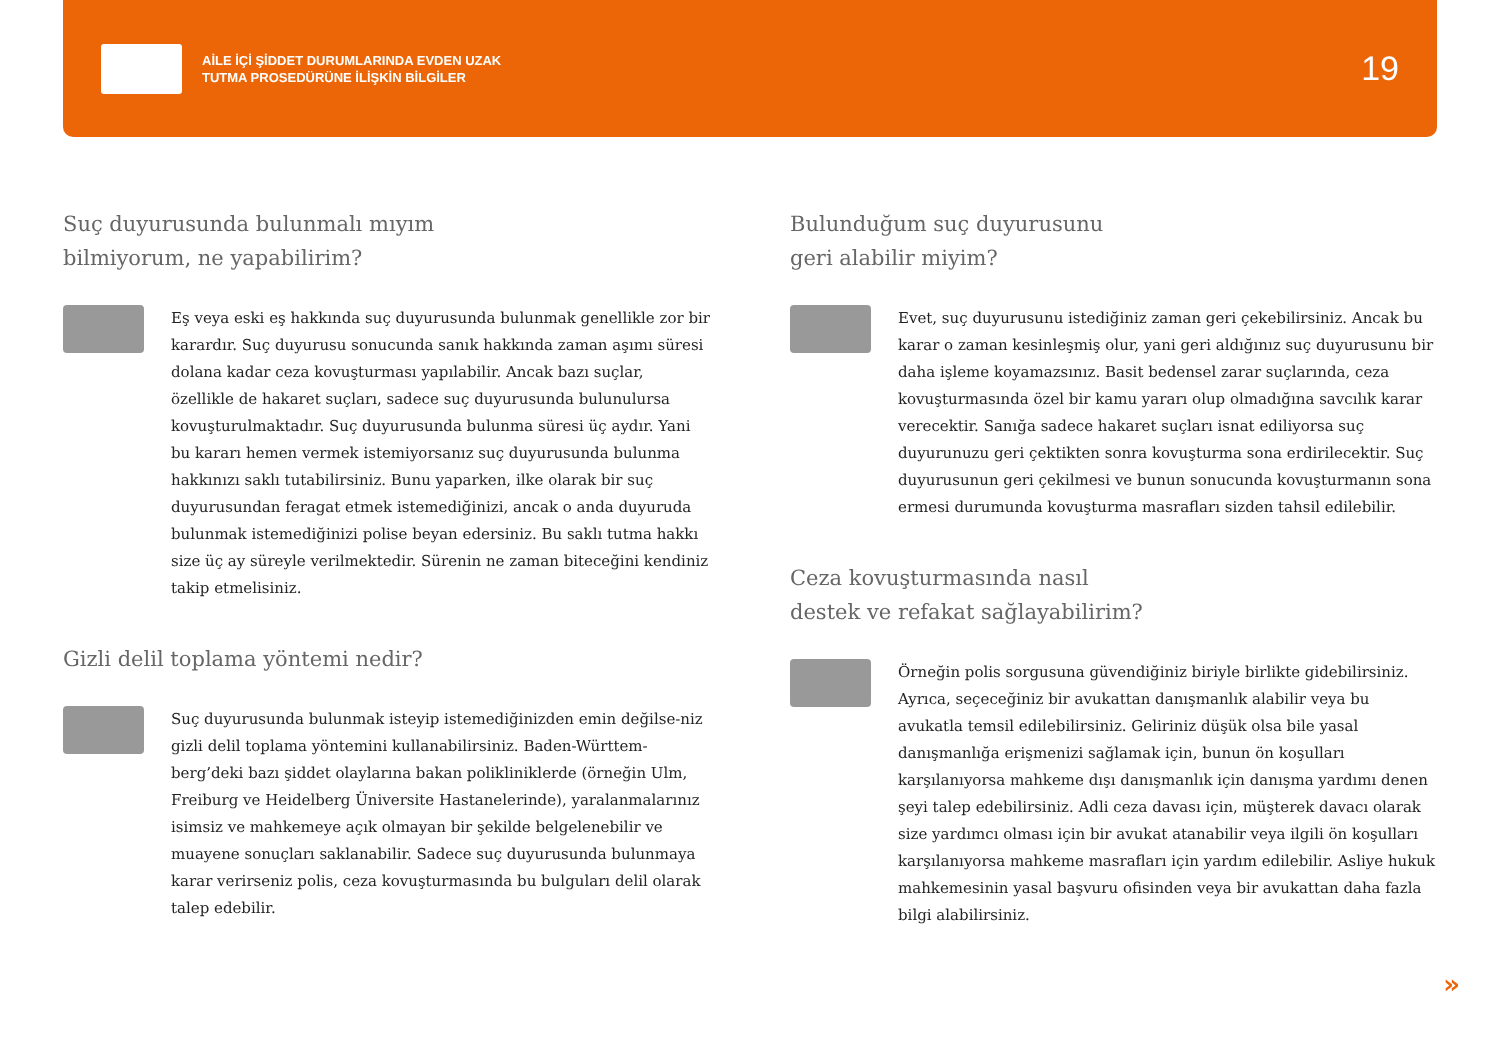AİLE İÇİ ŞİDDET DURUMLARINDA EVDEN UZAK
TUTMA PROSEDÜRÜNE İLİŞKİN BİLGİLER
19
Suç duyurusunda bulunmalı mıyım
bilmiyorum, ne yapabilirim?
Eş veya eski eş hakkında suç duyurusunda bulunmak genellikle zor bir karardır. Suç duyurusu sonucunda sanık hakkında zaman aşımı süresi dolana kadar ceza kovuşturması yapılabilir. Ancak bazı suçlar, özellikle de hakaret suçları, sadece suç duyurusunda bulunulursa kovuşturulmaktadır. Suç duyurusunda bulunma süresi üç aydır. Yani bu kararı hemen vermek istemiyorsanız suç duyurusunda bulunma hakkınızı saklı tutabilirsiniz. Bunu yaparken, ilke olarak bir suç duyurusundan feragat etmek istemediğinizi, ancak o anda duyuruda bulunmak istemediğinizi polise beyan edersiniz. Bu saklı tutma hakkı size üç ay süreyle verilmektedir. Sürenin ne zaman biteceğini kendiniz takip etmelisiniz.
Gizli delil toplama yöntemi nedir?
Suç duyurusunda bulunmak isteyip istemediğinizden emin değilse-niz gizli delil toplama yöntemini kullanabilirsiniz. Baden-Württem-berg’deki bazı şiddet olaylarına bakan polikliniklerde (örneğin Ulm, Freiburg ve Heidelberg Üniversite Hastanelerinde), yaralanmalarınız isimsiz ve mahkemeye açık olmayan bir şekilde belgelenebilir ve muayene sonuçları saklanabilir. Sadece suç duyurusunda bulunmaya karar verirseniz polis, ceza kovuşturmasında bu bulguları delil olarak talep edebilir.
Bulunduğum suç duyurusunu
geri alabilir miyim?
Evet, suç duyurusunu istediğiniz zaman geri çekebilirsiniz. Ancak bu karar o zaman kesinleşmiş olur, yani geri aldığınız suç duyurusunu bir daha işleme koyamazsınız. Basit bedensel zarar suçlarında, ceza kovuşturmasında özel bir kamu yararı olup olmadığına savcılık karar verecektir. Sanığa sadece hakaret suçları isnat ediliyorsa suç duyurunuzu geri çektikten sonra kovuşturma sona erdirilecektir. Suç duyurusunun geri çekilmesi ve bunun sonucunda kovuşturmanın sona ermesi durumunda kovuşturma masrafları sizden tahsil edilebilir.
Ceza kovuşturmasında nasıl
destek ve refakat sağlayabilirim?
Örneğin polis sorgusuna güvendiğiniz biriyle birlikte gidebilirsiniz. Ayrıca, seçeceğiniz bir avukattan danışmanlık alabilir veya bu avukatla temsil edilebilirsiniz. Geliriniz düşük olsa bile yasal danışmanlığa erişmenizi sağlamak için, bunun ön koşulları karşılanıyorsa mahkeme dışı danışmanlık için danışma yardımı denen şeyi talep edebilirsiniz. Adli ceza davası için, müşterek davacı olarak size yardımcı olması için bir avukat atanabilir veya ilgili ön koşulları karşılanıyorsa mahkeme masrafları için yardım edilebilir. Asliye hukuk mahkemesinin yasal başvuru ofisinden veya bir avukattan daha fazla bilgi alabilirsiniz.
»